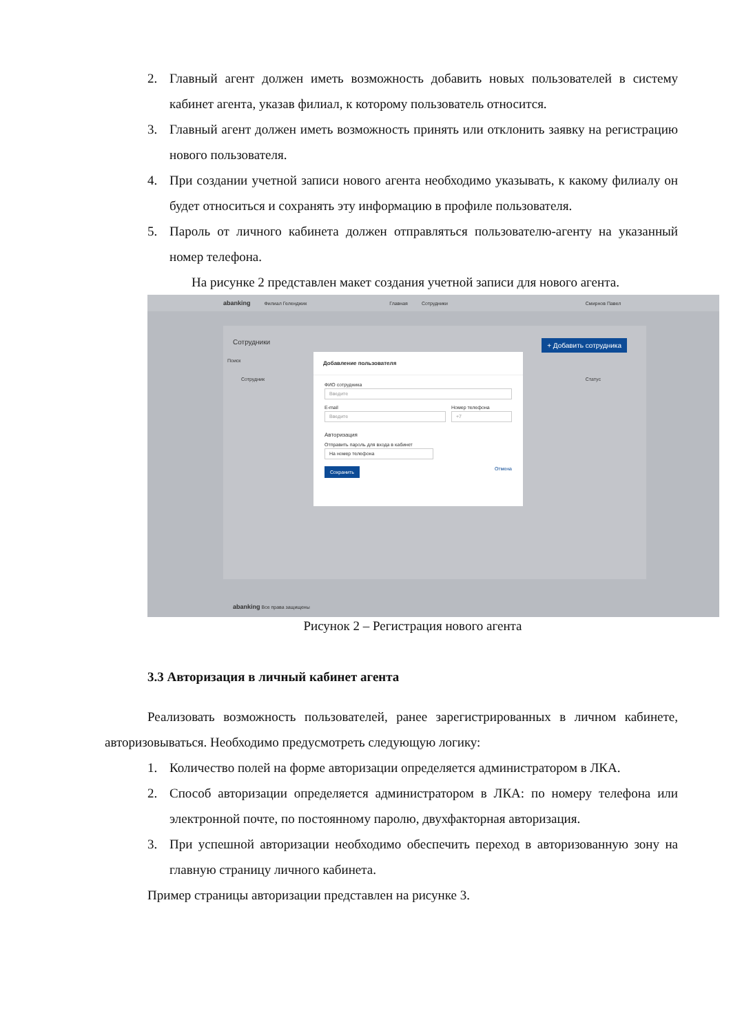2. Главный агент должен иметь возможность добавить новых пользователей в систему кабинет агента, указав филиал, к которому пользователь относится.
3. Главный агент должен иметь возможность принять или отклонить заявку на регистрацию нового пользователя.
4. При создании учетной записи нового агента необходимо указывать, к какому филиалу он будет относиться и сохранять эту информацию в профиле пользователя.
5. Пароль от личного кабинета должен отправляться пользователю-агенту на указанный номер телефона.
На рисунке 2 представлен макет создания учетной записи для нового агента.
abanking Филиал Геленджик Главная Сотрудники Смирнов Павел
Сотрудники + Добавить сотрудника
Поиск
Сотрудник Статус
Добавление пользователя
ФИО сотрудника
Введите
E-mail
Введите
Номер телефона
+7
Авторизация
Отправить пароль для входа в кабинет
На номер телефона
Сохранить Отмена
abanking Все права защищены
Рисунок 2 – Регистрация нового агента
3.3 Авторизация в личный кабинет агента
Реализовать возможность пользователей, ранее зарегистрированных в личном кабинете, авторизовываться. Необходимо предусмотреть следующую логику:
1. Количество полей на форме авторизации определяется администратором в ЛКА.
2. Способ авторизации определяется администратором в ЛКА: по номеру телефона или электронной почте, по постоянному паролю, двухфакторная авторизация.
3. При успешной авторизации необходимо обеспечить переход в авторизованную зону на главную страницу личного кабинета.
Пример страницы авторизации представлен на рисунке 3.